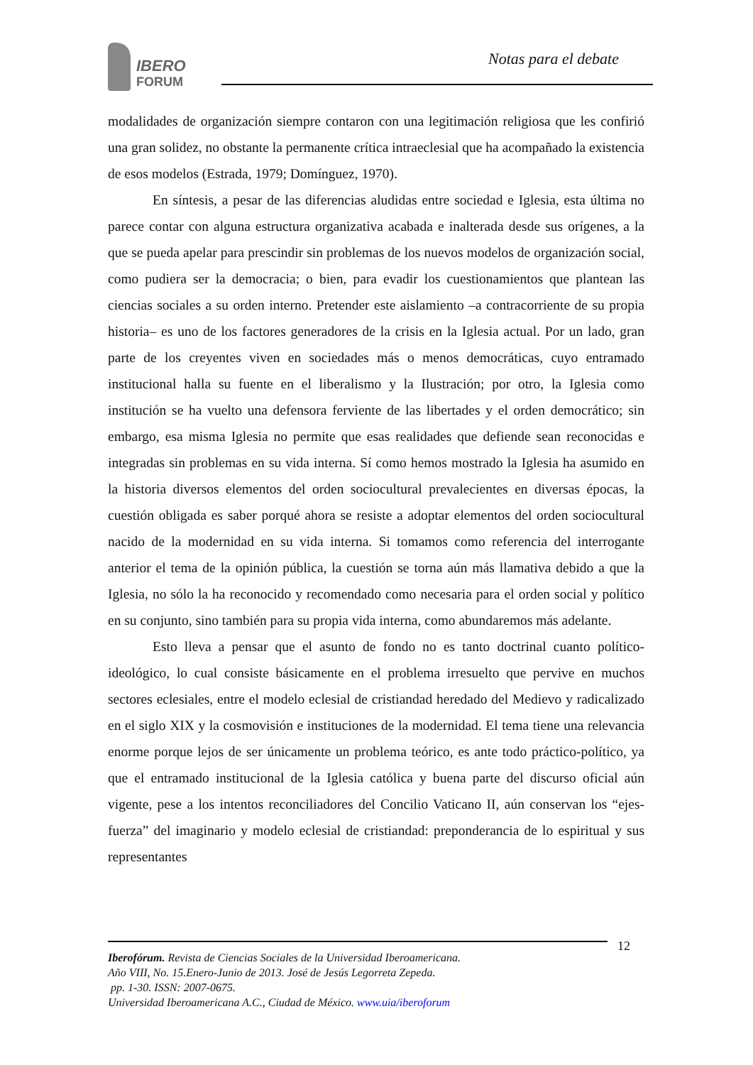IBERO
FORUM
Notas para el debate
modalidades de organización siempre contaron con una legitimación religiosa que les confirió una gran solidez, no obstante la permanente crítica intraeclesial que ha acompañado la existencia de esos modelos (Estrada, 1979; Domínguez, 1970).
En síntesis, a pesar de las diferencias aludidas entre sociedad e Iglesia, esta última no parece contar con alguna estructura organizativa acabada e inalterada desde sus orígenes, a la que se pueda apelar para prescindir sin problemas de los nuevos modelos de organización social, como pudiera ser la democracia; o bien, para evadir los cuestionamientos que plantean las ciencias sociales a su orden interno. Pretender este aislamiento –a contracorriente de su propia historia– es uno de los factores generadores de la crisis en la Iglesia actual. Por un lado, gran parte de los creyentes viven en sociedades más o menos democráticas, cuyo entramado institucional halla su fuente en el liberalismo y la Ilustración; por otro, la Iglesia como institución se ha vuelto una defensora ferviente de las libertades y el orden democrático; sin embargo, esa misma Iglesia no permite que esas realidades que defiende sean reconocidas e integradas sin problemas en su vida interna. Sí como hemos mostrado la Iglesia ha asumido en la historia diversos elementos del orden sociocultural prevalecientes en diversas épocas, la cuestión obligada es saber porqué ahora se resiste a adoptar elementos del orden sociocultural nacido de la modernidad en su vida interna. Si tomamos como referencia del interrogante anterior el tema de la opinión pública, la cuestión se torna aún más llamativa debido a que la Iglesia, no sólo la ha reconocido y recomendado como necesaria para el orden social y político en su conjunto, sino también para su propia vida interna, como abundaremos más adelante.
Esto lleva a pensar que el asunto de fondo no es tanto doctrinal cuanto político-ideológico, lo cual consiste básicamente en el problema irresuelto que pervive en muchos sectores eclesiales, entre el modelo eclesial de cristiandad heredado del Medievo y radicalizado en el siglo XIX y la cosmovisión e instituciones de la modernidad. El tema tiene una relevancia enorme porque lejos de ser únicamente un problema teórico, es ante todo práctico-político, ya que el entramado institucional de la Iglesia católica y buena parte del discurso oficial aún vigente, pese a los intentos reconciliadores del Concilio Vaticano II, aún conservan los “ejes-fuerza” del imaginario y modelo eclesial de cristiandad: preponderancia de lo espiritual y sus representantes
12
Iberofórum. Revista de Ciencias Sociales de la Universidad Iberoamericana.
Año VIII, No. 15.Enero-Junio de 2013. José de Jesús Legorreta Zepeda.
pp. 1-30. ISSN: 2007-0675.
Universidad Iberoamericana A.C., Ciudad de México. www.uia/iberoforum